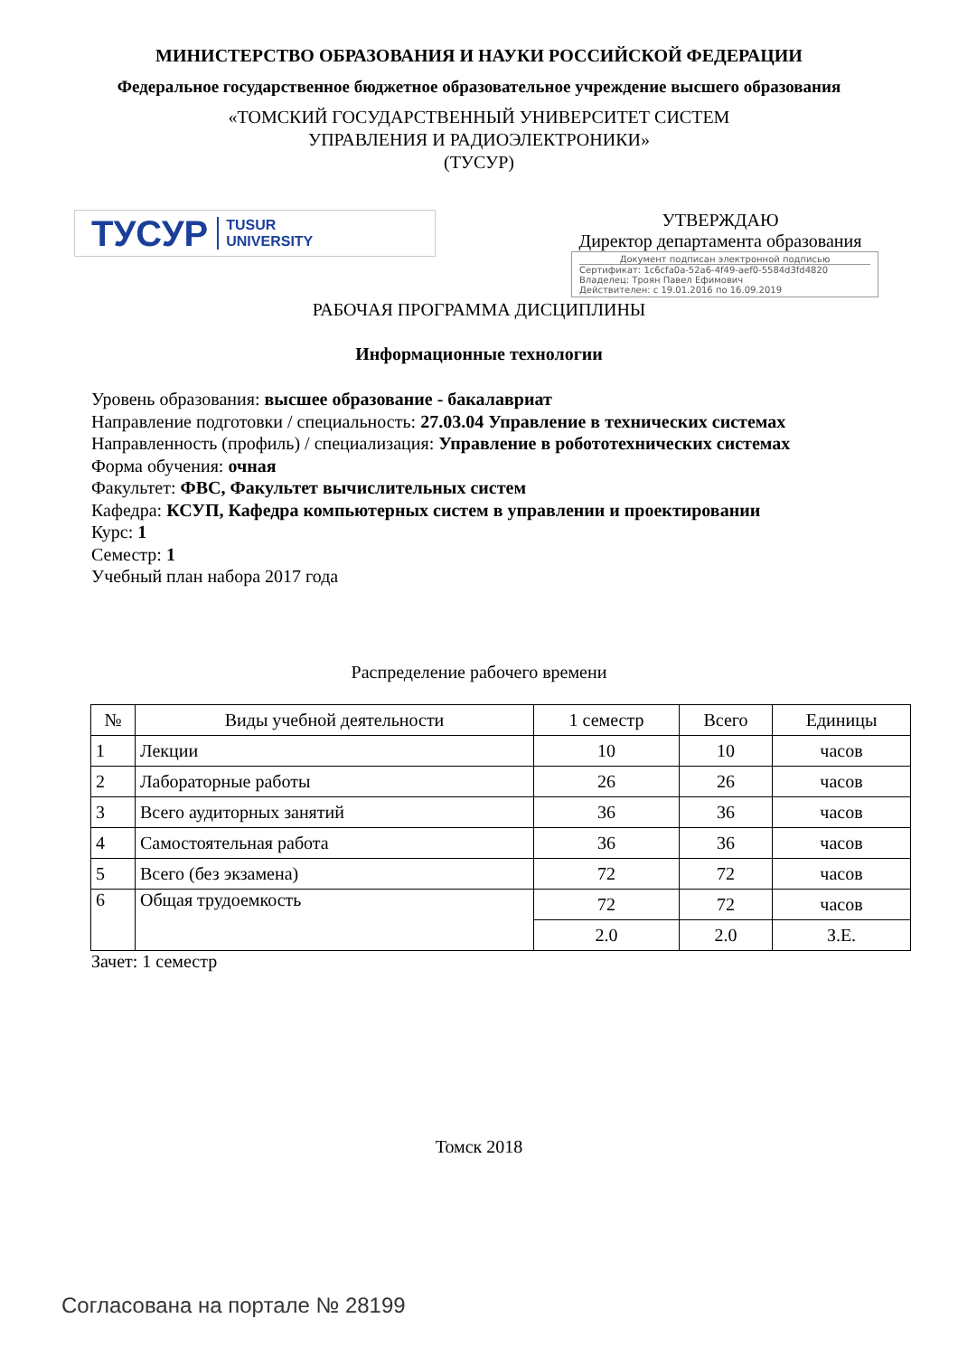МИНИСТЕРСТВО ОБРАЗОВАНИЯ И НАУКИ РОССИЙСКОЙ ФЕДЕРАЦИИ
Федеральное государственное бюджетное образовательное учреждение высшего образования
«ТОМСКИЙ ГОСУДАРСТВЕННЫЙ УНИВЕРСИТЕТ СИСТЕМ
УПРАВЛЕНИЯ И РАДИОЭЛЕКТРОНИКИ»
(ТУСУР)
ТУСУР TUSUR
UNIVERSITY
УТВЕРЖДАЮ
Директор департамента образования
Документ подписан электронной подписью
Сертификат: 1c6cfa0a-52a6-4f49-aef0-5584d3fd4820
Владелец: Троян Павел Ефимович
Действителен: с 19.01.2016 по 16.09.2019
РАБОЧАЯ ПРОГРАММА ДИСЦИПЛИНЫ
Информационные технологии
Уровень образования: высшее образование - бакалавриат
Направление подготовки / специальность: 27.03.04 Управление в технических системах
Направленность (профиль) / специализация: Управление в робототехнических системах
Форма обучения: очная
Факультет: ФВС, Факультет вычислительных систем
Кафедра: КСУП, Кафедра компьютерных систем в управлении и проектировании
Курс: 1
Семестр: 1
Учебный план набора 2017 года
Распределение рабочего времени
| № | Виды учебной деятельности | 1 семестр | Всего | Единицы |
| --- | --- | --- | --- | --- |
| 1 | Лекции | 10 | 10 | часов |
| 2 | Лабораторные работы | 26 | 26 | часов |
| 3 | Всего аудиторных занятий | 36 | 36 | часов |
| 4 | Самостоятельная работа | 36 | 36 | часов |
| 5 | Всего (без экзамена) | 72 | 72 | часов |
| 6 | Общая трудоемкость | 72 | 72 | часов |
| | | 2.0 | 2.0 | З.Е. |
Зачет: 1 семестр
Томск 2018
Согласована на портале № 28199